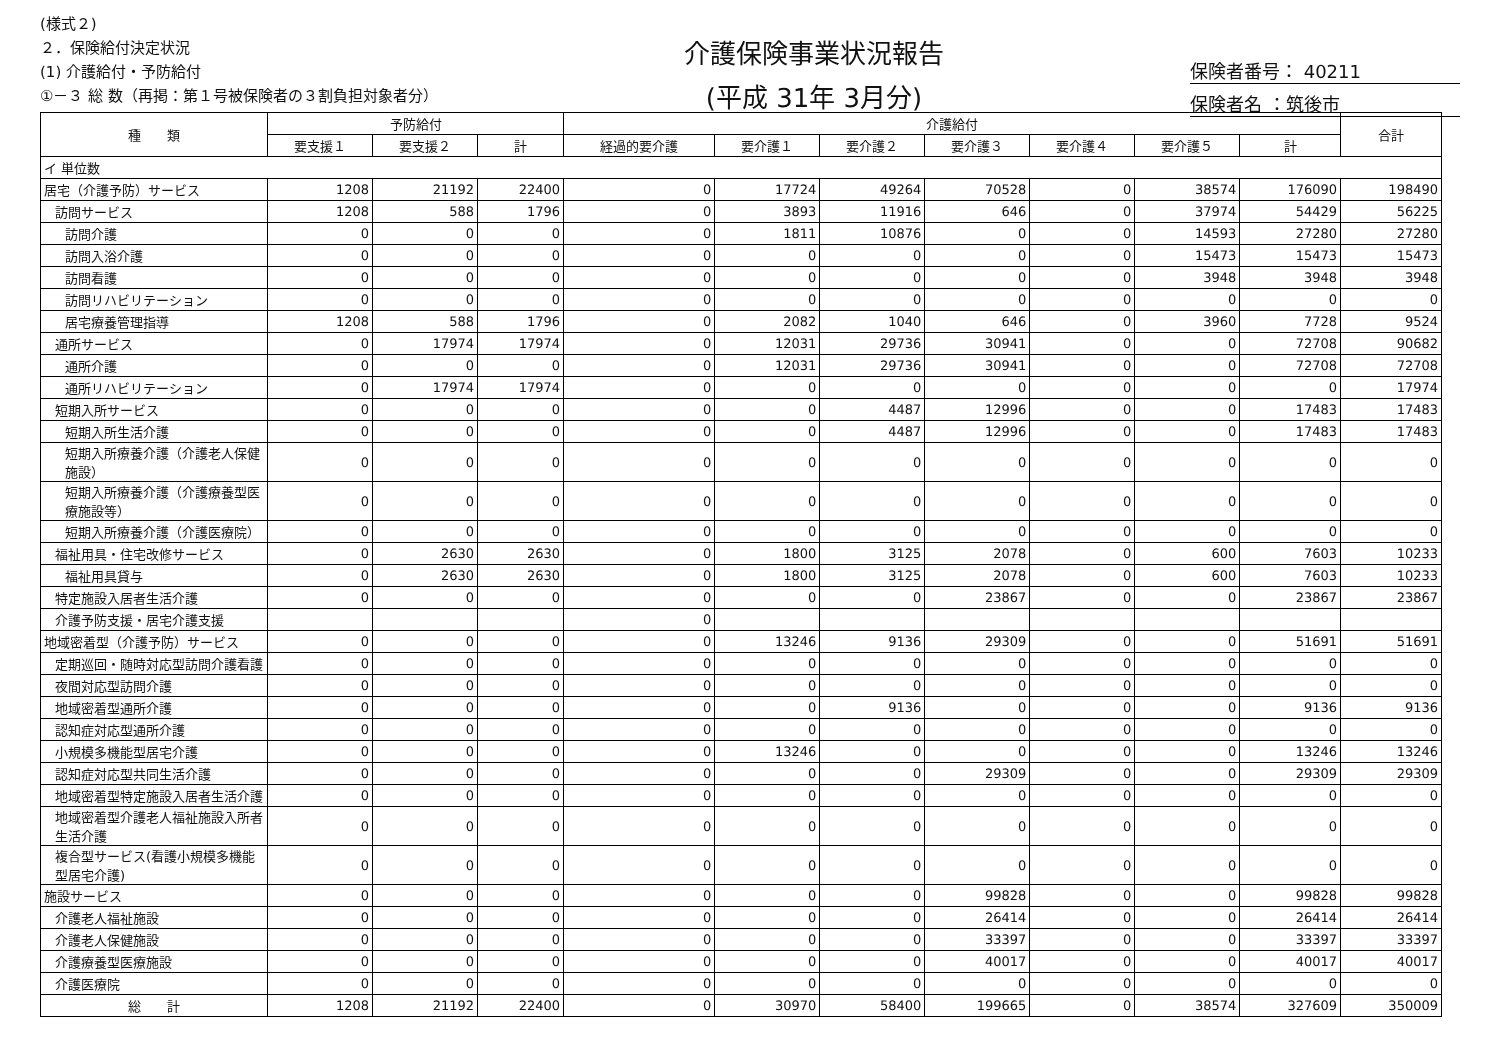(様式２)
２．保険給付決定状況
(1) 介護給付・予防給付
①－３ 総 数（再掲：第１号被保険者の３割負担対象者分）
介護保険事業状況報告
(平成 31年 3月分)
保険者番号： 40211
保険者名 ：筑後市
| 種 類 | 予防給付 | | | 介護給付 | | | | | | | 合計 |
| --- | --- | --- | --- | --- | --- | --- | --- | --- | --- | --- | --- |
| | 要支援１ | 要支援２ | 計 | 経過的要介護 | 要介護１ | 要介護２ | 要介護３ | 要介護４ | 要介護５ | 計 | |
| イ 単位数 | | | | | | | | | | | |
| 居宅（介護予防）サービス | 1208 | 21192 | 22400 | 0 | 17724 | 49264 | 70528 | 0 | 38574 | 176090 | 198490 |
| 訪問サービス | 1208 | 588 | 1796 | 0 | 3893 | 11916 | 646 | 0 | 37974 | 54429 | 56225 |
| 訪問介護 | 0 | 0 | 0 | 0 | 1811 | 10876 | 0 | 0 | 14593 | 27280 | 27280 |
| 訪問入浴介護 | 0 | 0 | 0 | 0 | 0 | 0 | 0 | 0 | 15473 | 15473 | 15473 |
| 訪問看護 | 0 | 0 | 0 | 0 | 0 | 0 | 0 | 0 | 3948 | 3948 | 3948 |
| 訪問リハビリテーション | 0 | 0 | 0 | 0 | 0 | 0 | 0 | 0 | 0 | 0 | 0 |
| 居宅療養管理指導 | 1208 | 588 | 1796 | 0 | 2082 | 1040 | 646 | 0 | 3960 | 7728 | 9524 |
| 通所サービス | 0 | 17974 | 17974 | 0 | 12031 | 29736 | 30941 | 0 | 0 | 72708 | 90682 |
| 通所介護 | 0 | 0 | 0 | 0 | 12031 | 29736 | 30941 | 0 | 0 | 72708 | 72708 |
| 通所リハビリテーション | 0 | 17974 | 17974 | 0 | 0 | 0 | 0 | 0 | 0 | 0 | 17974 |
| 短期入所サービス | 0 | 0 | 0 | 0 | 0 | 4487 | 12996 | 0 | 0 | 17483 | 17483 |
| 短期入所生活介護 | 0 | 0 | 0 | 0 | 0 | 4487 | 12996 | 0 | 0 | 17483 | 17483 |
| 短期入所療養介護（介護老人保健施設） | 0 | 0 | 0 | 0 | 0 | 0 | 0 | 0 | 0 | 0 | 0 |
| 短期入所療養介護（介護療養型医療施設等） | 0 | 0 | 0 | 0 | 0 | 0 | 0 | 0 | 0 | 0 | 0 |
| 短期入所療養介護（介護医療院） | 0 | 0 | 0 | 0 | 0 | 0 | 0 | 0 | 0 | 0 | 0 |
| 福祉用具・住宅改修サービス | 0 | 2630 | 2630 | 0 | 1800 | 3125 | 2078 | 0 | 600 | 7603 | 10233 |
| 福祉用具貸与 | 0 | 2630 | 2630 | 0 | 1800 | 3125 | 2078 | 0 | 600 | 7603 | 10233 |
| 特定施設入居者生活介護 | 0 | 0 | 0 | 0 | 0 | 0 | 23867 | 0 | 0 | 23867 | 23867 |
| 介護予防支援・居宅介護支援 | | | | 0 | | | | | | | |
| 地域密着型（介護予防）サービス | 0 | 0 | 0 | 0 | 13246 | 9136 | 29309 | 0 | 0 | 51691 | 51691 |
| 定期巡回・随時対応型訪問介護看護 | 0 | 0 | 0 | 0 | 0 | 0 | 0 | 0 | 0 | 0 | 0 |
| 夜間対応型訪問介護 | 0 | 0 | 0 | 0 | 0 | 0 | 0 | 0 | 0 | 0 | 0 |
| 地域密着型通所介護 | 0 | 0 | 0 | 0 | 0 | 9136 | 0 | 0 | 0 | 9136 | 9136 |
| 認知症対応型通所介護 | 0 | 0 | 0 | 0 | 0 | 0 | 0 | 0 | 0 | 0 | 0 |
| 小規模多機能型居宅介護 | 0 | 0 | 0 | 0 | 13246 | 0 | 0 | 0 | 0 | 13246 | 13246 |
| 認知症対応型共同生活介護 | 0 | 0 | 0 | 0 | 0 | 0 | 29309 | 0 | 0 | 29309 | 29309 |
| 地域密着型特定施設入居者生活介護 | 0 | 0 | 0 | 0 | 0 | 0 | 0 | 0 | 0 | 0 | 0 |
| 地域密着型介護老人福祉施設入所者生活介護 | 0 | 0 | 0 | 0 | 0 | 0 | 0 | 0 | 0 | 0 | 0 |
| 複合型サービス(看護小規模多機能型居宅介護) | 0 | 0 | 0 | 0 | 0 | 0 | 0 | 0 | 0 | 0 | 0 |
| 施設サービス | 0 | 0 | 0 | 0 | 0 | 0 | 99828 | 0 | 0 | 99828 | 99828 |
| 介護老人福祉施設 | 0 | 0 | 0 | 0 | 0 | 0 | 26414 | 0 | 0 | 26414 | 26414 |
| 介護老人保健施設 | 0 | 0 | 0 | 0 | 0 | 0 | 33397 | 0 | 0 | 33397 | 33397 |
| 介護療養型医療施設 | 0 | 0 | 0 | 0 | 0 | 0 | 40017 | 0 | 0 | 40017 | 40017 |
| 介護医療院 | 0 | 0 | 0 | 0 | 0 | 0 | 0 | 0 | 0 | 0 | 0 |
| 総 計 | 1208 | 21192 | 22400 | 0 | 30970 | 58400 | 199665 | 0 | 38574 | 327609 | 350009 |